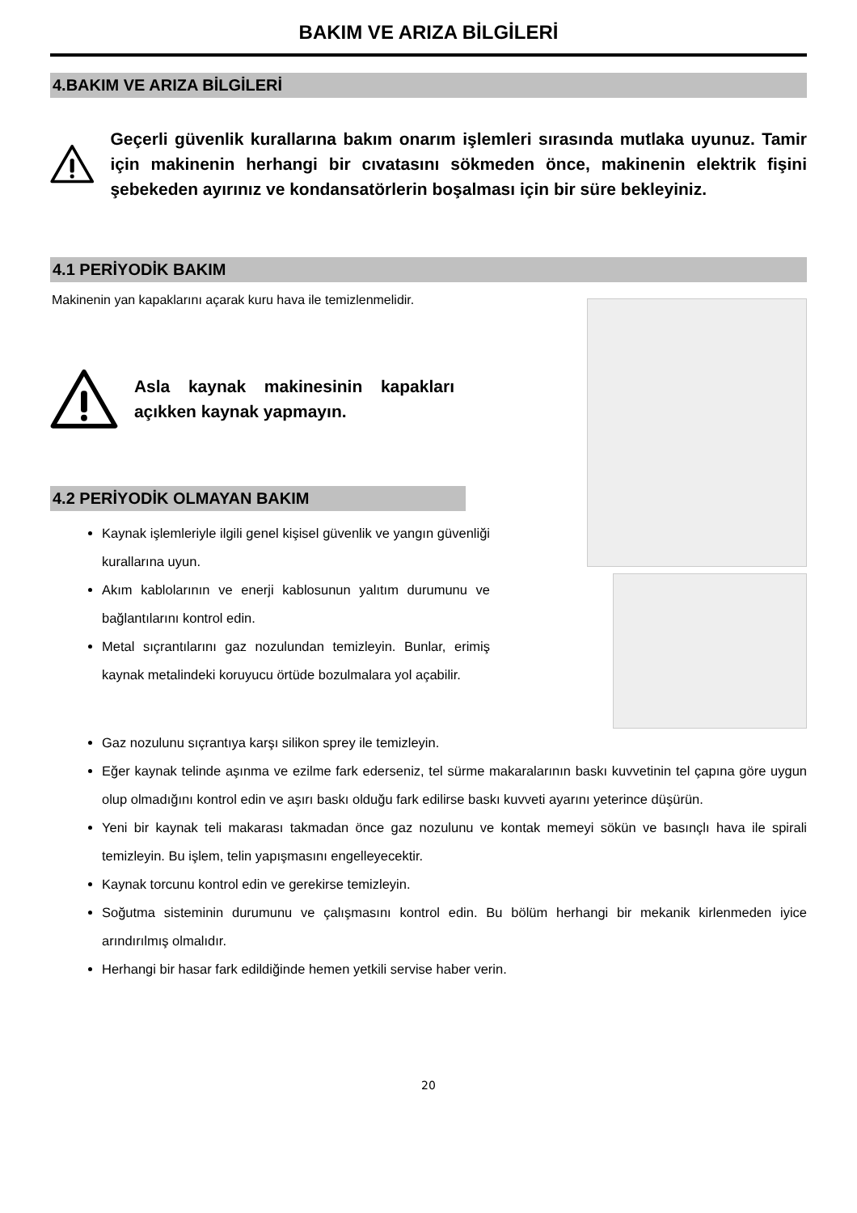BAKIM VE ARIZA BİLGİLERİ
4.BAKIM VE ARIZA BİLGİLERİ
Geçerli güvenlik kurallarına bakım onarım işlemleri sırasında mutlaka uyunuz. Tamir için makinenin herhangi bir cıvatasını sökmeden önce, makinenin elektrik fişini şebekeden ayırınız ve kondansatörlerin boşalması için bir süre bekleyiniz.
4.1 PERİYODİK BAKIM
Makinenin yan kapaklarını açarak kuru hava ile temizlenmelidir.
Asla kaynak makinesinin kapakları açıkken kaynak yapmayın.
4.2 PERİYODİK OLMAYAN BAKIM
Kaynak işlemleriyle ilgili genel kişisel güvenlik ve yangın güvenliği kurallarına uyun.
Akım kablolarının ve enerji kablosunun yalıtım durumunu ve bağlantılarını kontrol edin.
Metal sıçrantılarını gaz nozulundan temizleyin. Bunlar, erimiş kaynak metalindeki koruyucu örtüde bozulmalara yol açabilir.
Gaz nozulunu sıçrantıya karşı silikon sprey ile temizleyin.
Eğer kaynak telinde aşınma ve ezilme fark ederseniz, tel sürme makaralarının baskı kuvvetinin tel çapına göre uygun olup olmadığını kontrol edin ve aşırı baskı olduğu fark edilirse baskı kuvveti ayarını yeterince düşürün.
Yeni bir kaynak teli makarası takmadan önce gaz nozulunu ve kontak memeyi sökün ve basınçlı hava ile spirali temizleyin. Bu işlem, telin yapışmasını engelleyecektir.
Kaynak torcunu kontrol edin ve gerekirse temizleyin.
Soğutma sisteminin durumunu ve çalışmasını kontrol edin. Bu bölüm herhangi bir mekanik kirlenmeden iyice arındırılmış olmalıdır.
Herhangi bir hasar fark edildiğinde hemen yetkili servise haber verin.
20